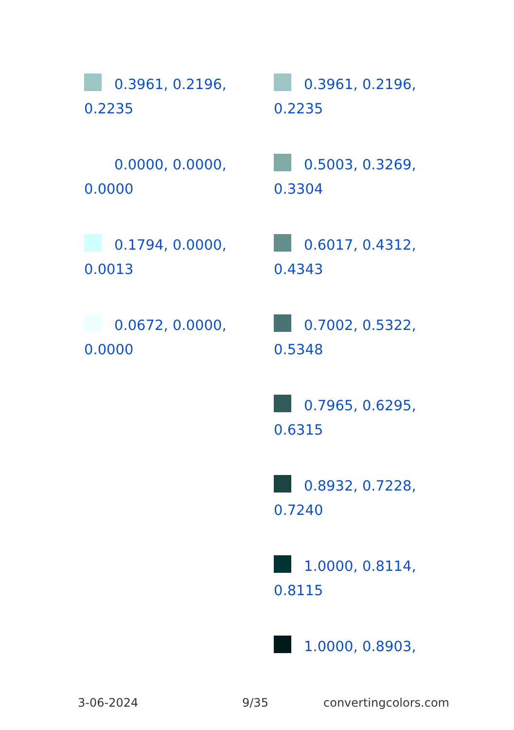0.3961, 0.2196, 0.2235
0.0000, 0.0000, 0.0000
0.1794, 0.0000, 0.0013
0.0672, 0.0000, 0.0000
0.3961, 0.2196, 0.2235
0.5003, 0.3269, 0.3304
0.6017, 0.4312, 0.4343
0.7002, 0.5322, 0.5348
0.7965, 0.6295, 0.6315
0.8932, 0.7228, 0.7240
1.0000, 0.8114, 0.8115
1.0000, 0.8903,
3-06-2024 9/35 convertingcolors.com